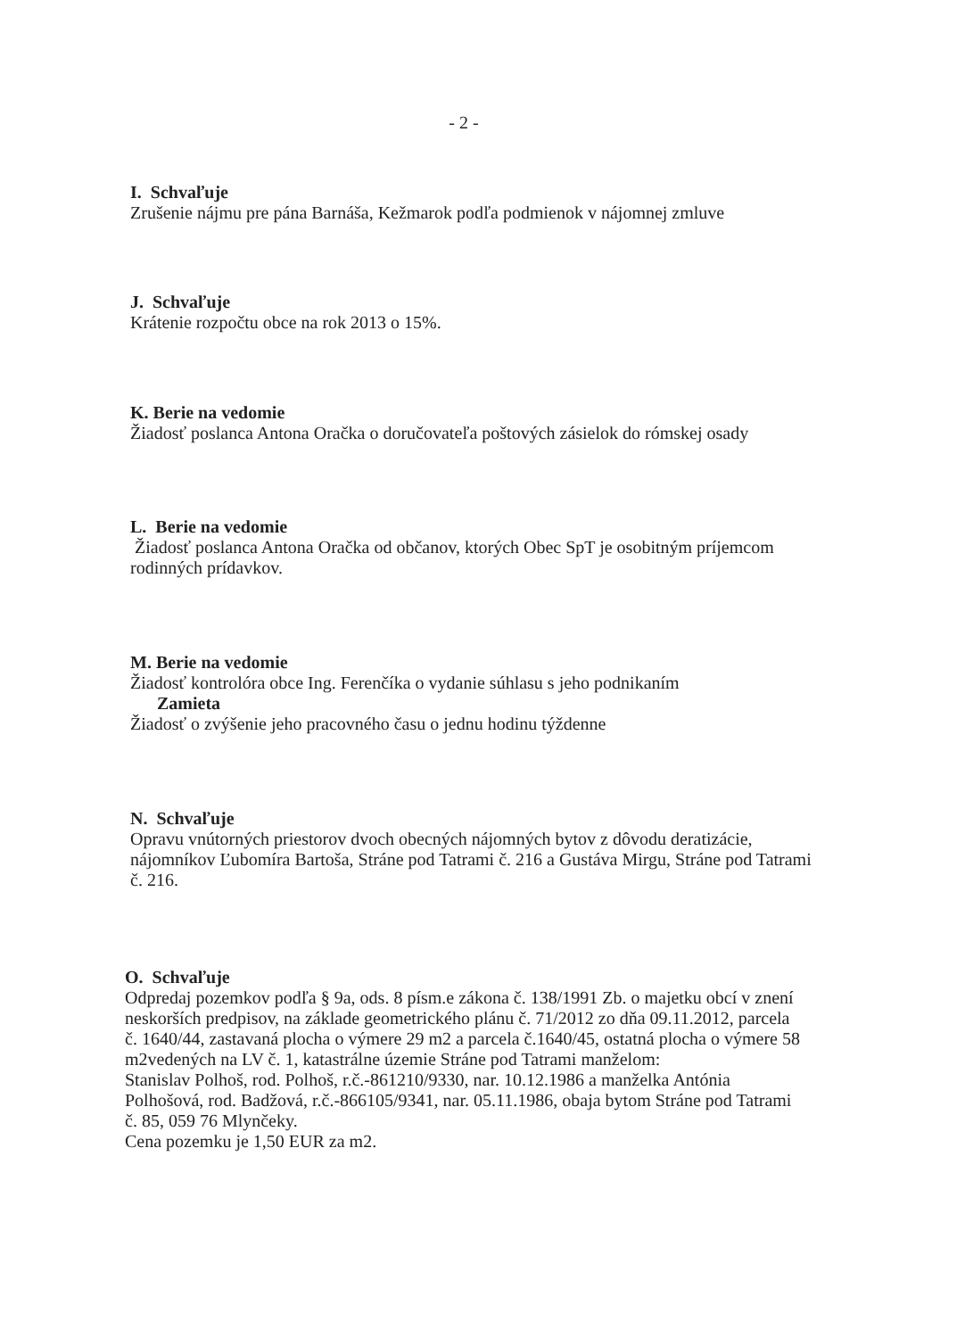- 2 -
I. Schvaľuje
Zrušenie nájmu pre pána Barnáša, Kežmarok podľa podmienok v nájomnej zmluve
J. Schvaľuje
Krátenie rozpočtu obce na rok 2013 o 15%.
K. Berie na vedomie
Žiadosť poslanca Antona Oračka o doručovateľa poštových zásielok do rómskej osady
L. Berie na vedomie
Žiadosť poslanca Antona Oračka od občanov, ktorých Obec SpT je osobitným príjemcom rodinných prídavkov.
M. Berie na vedomie
Žiadosť kontrolóra obce Ing. Ferenčíka o vydanie súhlasu s jeho podnikaním
Zamieta
Žiadosť o zvýšenie jeho pracovného času o jednu hodinu týždenne
N. Schvaľuje
Opravu vnútorných priestorov dvoch obecných nájomných bytov z dôvodu deratizácie, nájomníkov Ľubomíra Bartoša, Stráne pod Tatrami č. 216 a Gustáva Mirgu, Stráne pod Tatrami č. 216.
O. Schvaľuje
Odpredaj pozemkov podľa § 9a, ods. 8 písm.e zákona č. 138/1991 Zb. o majetku obcí v znení neskorších predpisov, na základe geometrického plánu č. 71/2012 zo dňa 09.11.2012, parcela č. 1640/44, zastavaná plocha o výmere 29 m2 a parcela č.1640/45, ostatná plocha o výmere 58 m2vedených na LV č. 1, katastrálne územie Stráne pod Tatrami manželom:
Stanislav Polhoš, rod. Polhoš, r.č.-861210/9330, nar. 10.12.1986 a manželka Antónia Polhošová, rod. Badžová, r.č.-866105/9341, nar. 05.11.1986, obaja bytom Stráne pod Tatrami č. 85, 059 76 Mlynčeky.
Cena pozemku je 1,50 EUR za m2.